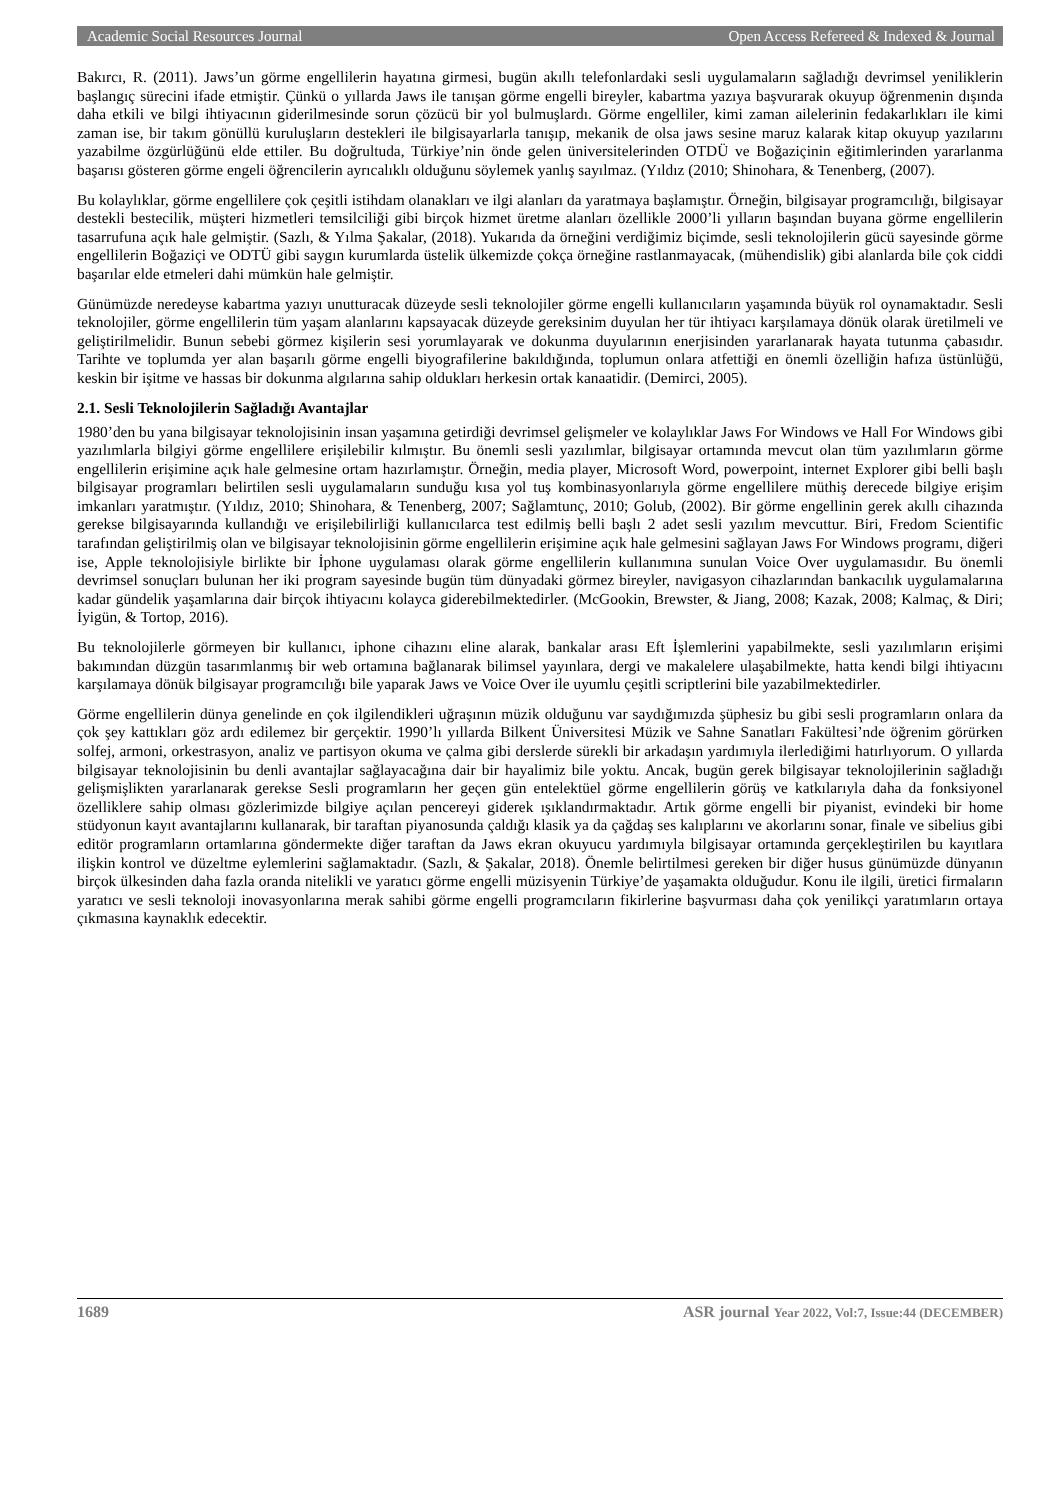Academic Social Resources Journal Open Access Refereed & Indexed & Journal
Bakırcı, R. (2011). Jaws’un görme engellilerin hayatına girmesi, bugün akıllı telefonlardaki sesli uygulamaların sağladığı devrimsel yeniliklerin başlangıç sürecini ifade etmiştir. Çünkü o yıllarda Jaws ile tanışan görme engelli bireyler, kabartma yazıya başvurarak okuyup öğrenmenin dışında daha etkili ve bilgi ihtiyacının giderilmesinde sorun çözücü bir yol bulmuşlardı. Görme engelliler, kimi zaman ailelerinin fedakarlıkları ile kimi zaman ise, bir takım gönüllü kuruluşların destekleri ile bilgisayarlarla tanışıp, mekanik de olsa jaws sesine maruz kalarak kitap okuyup yazılarını yazabilme özgürlüğünü elde ettiler. Bu doğrultuda, Türkiye’nin önde gelen üniversitelerinden OTDÜ ve Boğaziçinin eğitimlerinden yararlanma başarısı gösteren görme engeli öğrencilerin ayrıcalıklı olduğunu söylemek yanlış sayılmaz. (Yıldız (2010; Shinohara, & Tenenberg, (2007).
Bu kolaylıklar, görme engellilere çok çeşitli istihdam olanakları ve ilgi alanları da yaratmaya başlamıştır. Örneğin, bilgisayar programcılığı, bilgisayar destekli bestecilik, müşteri hizmetleri temsilciliği gibi birçok hizmet üretme alanları özellikle 2000’li yılların başından buyana görme engellilerin tasarrufuna açık hale gelmiştir. (Sazlı, & Yılma Şakalar, (2018). Yukarıda da örneğini verdiğimiz biçimde, sesli teknolojilerin gücü sayesinde görme engellilerin Boğaziçi ve ODTÜ gibi saygın kurumlarda üstelik ülkemizde çokça örneğine rastlanmayacak, (mühendislik) gibi alanlarda bile çok ciddi başarılar elde etmeleri dahi mümkün hale gelmiştir.
Günümüzde neredeyse kabartma yazıyı unutturacak düzeyde sesli teknolojiler görme engelli kullanıcıların yaşamında büyük rol oynamaktadır. Sesli teknolojiler, görme engellilerin tüm yaşam alanlarını kapsayacak düzeyde gereksinim duyulan her tür ihtiyacı karşılamaya dönük olarak üretilmeli ve geliştirilmelidir. Bunun sebebi görmez kişilerin sesi yorumlayarak ve dokunma duyularının enerjisinden yararlanarak hayata tutunma çabasıdır. Tarihte ve toplumda yer alan başarılı görme engelli biyografilerine bakıldığında, toplumun onlara atfettiği en önemli özelliğin hafıza üstünlüğü, keskin bir işitme ve hassas bir dokunma algılarına sahip oldukları herkesin ortak kanaatidir. (Demirci, 2005).
2.1. Sesli Teknolojilerin Sağladığı Avantajlar
1980’den bu yana bilgisayar teknolojisinin insan yaşamına getirdiği devrimsel gelişmeler ve kolaylıklar Jaws For Windows ve Hall For Windows gibi yazılımlarla bilgiyi görme engellilere erişilebilir kılmıştır. Bu önemli sesli yazılımlar, bilgisayar ortamında mevcut olan tüm yazılımların görme engellilerin erişimine açık hale gelmesine ortam hazırlamıştır. Örneğin, media player, Microsoft Word, powerpoint, internet Explorer gibi belli başlı bilgisayar programları belirtilen sesli uygulamaların sunduğu kısa yol tuş kombinasyonlarıyla görme engellilere müthiş derecede bilgiye erişim imkanları yaratmıştır. (Yıldız, 2010; Shinohara, & Tenenberg, 2007; Sağlamtunç, 2010; Golub, (2002). Bir görme engellinin gerek akıllı cihazında gerekse bilgisayarında kullandığı ve erişilebilirliği kullanıcılarca test edilmiş belli başlı 2 adet sesli yazılım mevcuttur. Biri, Fredom Scientific tarafından geliştirilmiş olan ve bilgisayar teknolojisinin görme engellilerin erişimine açık hale gelmesini sağlayan Jaws For Windows programı, diğeri ise, Apple teknolojisiyle birlikte bir İphone uygulaması olarak görme engellilerin kullanımına sunulan Voice Over uygulamasıdır. Bu önemli devrimsel sonuçları bulunan her iki program sayesinde bugün tüm dünyadaki görmez bireyler, navigasyon cihazlarından bankacılık uygulamalarına kadar gündelik yaşamlarına dair birçok ihtiyacını kolayca giderebilmektedirler. (McGookin, Brewster, & Jiang, 2008; Kazak, 2008; Kalmaç, & Diri; İyigün, & Tortop, 2016).
Bu teknolojilerle görmeyen bir kullanıcı, iphone cihazını eline alarak, bankalar arası Eft İşlemlerini yapabilmekte, sesli yazılımların erişimi bakımından düzgün tasarımlanmış bir web ortamına bağlanarak bilimsel yayınlara, dergi ve makalelere ulaşabilmekte, hatta kendi bilgi ihtiyacını karşılamaya dönük bilgisayar programcılığı bile yaparak Jaws ve Voice Over ile uyumlu çeşitli scriptlerini bile yazabilmektedirler.
Görme engellilerin dünya genelinde en çok ilgilendikleri uğraşının müzik olduğunu var saydığımızda şüphesiz bu gibi sesli programların onlara da çok şey kattıkları göz ardı edilemez bir gerçektir. 1990’lı yıllarda Bilkent Üniversitesi Müzik ve Sahne Sanatları Fakültesi’nde öğrenim görürken solfej, armoni, orkestrasyon, analiz ve partisyon okuma ve çalma gibi derslerde sürekli bir arkadaşın yardımıyla ilerlediğimi hatırlıyorum. O yıllarda bilgisayar teknolojisinin bu denli avantajlar sağlayacağına dair bir hayalimiz bile yoktu. Ancak, bugün gerek bilgisayar teknolojilerinin sağladığı gelişmişlikten yararlanarak gerekse Sesli programların her geçen gün entelektüel görme engellilerin görüş ve katkılarıyla daha da fonksiyonel özelliklere sahip olması gözlerimizde bilgiye açılan pencereyi giderek ışıklandırmaktadır. Artık görme engelli bir piyanist, evindeki bir home stüdyonun kayıt avantajlarını kullanarak, bir taraftan piyanosunda çaldığı klasik ya da çağdaş ses kalıplarını ve akorlarını sonar, finale ve sibelius gibi editör programların ortamlarına göndermekte diğer taraftan da Jaws ekran okuyucu yardımıyla bilgisayar ortamında gerçekleştirilen bu kayıtlara ilişkin kontrol ve düzeltme eylemlerini sağlamaktadır. (Sazlı, & Şakalar, 2018). Önemle belirtilmesi gereken bir diğer husus günümüzde dünyanın birçok ülkesinden daha fazla oranda nitelikli ve yaratıcı görme engelli müzisyenin Türkiye’de yaşamakta olduğudur. Konu ile ilgili, üretici firmaların yaratıcı ve sesli teknoloji inovasyonlarına merak sahibi görme engelli programcıların fikirlerine başvurması daha çok yenilikçi yaratımların ortaya çıkmasına kaynaklık edecektir.
1689 ASR journal Year 2022, Vol:7, Issue:44 (DECEMBER)